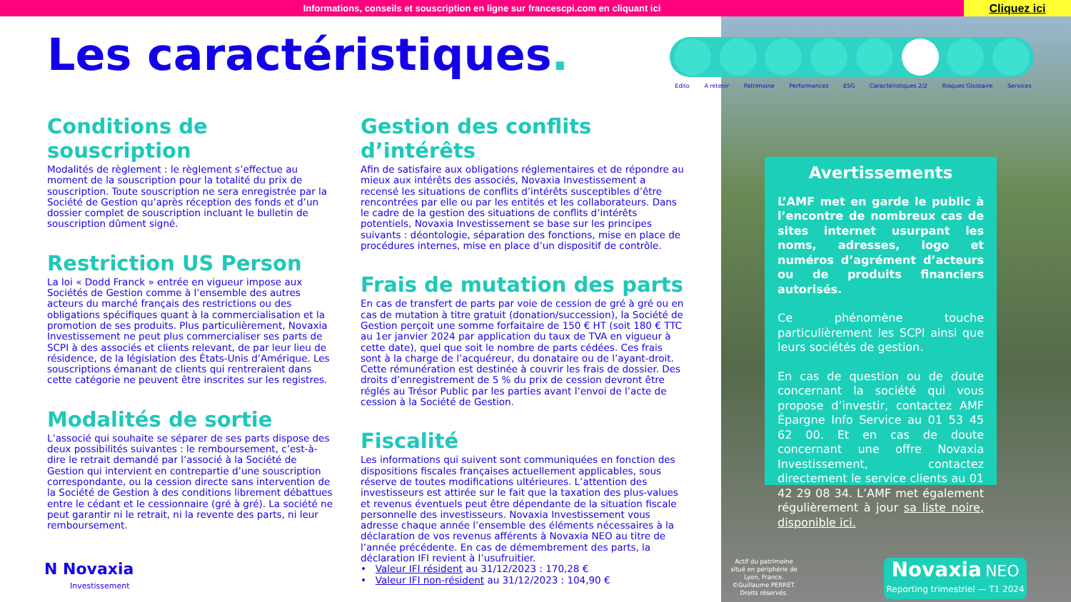Informations, conseils et souscription en ligne sur francescpi.com en cliquant ici
Cliquez ici
Les caractéristiques.
Edito A retenir Patrimoine Performances ESG Caractéristiques 2/2 Risques Glossaire Services
Conditions de souscription
Modalités de règlement : le règlement s’effectue au moment de la souscription pour la totalité du prix de souscription. Toute souscription ne sera enregistrée par la Société de Gestion qu’après réception des fonds et d’un dossier complet de souscription incluant le bulletin de souscription dûment signé.
Restriction US Person
La loi « Dodd Franck » entrée en vigueur impose aux Sociétés de Gestion comme à l’ensemble des autres acteurs du marché français des restrictions ou des obligations spécifiques quant à la commercialisation et la promotion de ses produits. Plus particulièrement, Novaxia Investissement ne peut plus commercialiser ses parts de SCPI à des associés et clients relevant, de par leur lieu de résidence, de la législation des États-Unis d’Amérique. Les souscriptions émanant de clients qui rentreraient dans cette catégorie ne peuvent être inscrites sur les registres.
Modalités de sortie
L’associé qui souhaite se séparer de ses parts dispose des deux possibilités suivantes : le remboursement, c’est-à-dire le retrait demandé par l’associé à la Société de Gestion qui intervient en contrepartie d’une souscription correspondante, ou la cession directe sans intervention de la Société de Gestion à des conditions librement débattues entre le cédant et le cessionnaire (gré à gré). La société ne peut garantir ni le retrait, ni la revente des parts, ni leur remboursement.
Gestion des conflits d’intérêts
Afin de satisfaire aux obligations réglementaires et de répondre au mieux aux intérêts des associés, Novaxia Investissement a recensé les situations de conflits d’intérêts susceptibles d’être rencontrées par elle ou par les entités et les collaborateurs. Dans le cadre de la gestion des situations de conflits d’intérêts potentiels, Novaxia Investissement se base sur les principes suivants : déontologie, séparation des fonctions, mise en place de procédures internes, mise en place d’un dispositif de contrôle.
Frais de mutation des parts
En cas de transfert de parts par voie de cession de gré à gré ou en cas de mutation à titre gratuit (donation/succession), la Société de Gestion perçoit une somme forfaitaire de 150 € HT (soit 180 € TTC au 1er janvier 2024 par application du taux de TVA en vigueur à cette date), quel que soit le nombre de parts cédées. Ces frais sont à la charge de l’acquéreur, du donataire ou de l’ayant-droit. Cette rémunération est destinée à couvrir les frais de dossier. Des droits d’enregistrement de 5 % du prix de cession devront être réglés au Trésor Public par les parties avant l’envoi de l’acte de cession à la Société de Gestion.
Fiscalité
Les informations qui suivent sont communiquées en fonction des dispositions fiscales françaises actuellement applicables, sous réserve de toutes modifications ultérieures. L’attention des investisseurs est attirée sur le fait que la taxation des plus-values et revenus éventuels peut être dépendante de la situation fiscale personnelle des investisseurs. Novaxia Investissement vous adresse chaque année l’ensemble des éléments nécessaires à la déclaration de vos revenus afférents à Novaxia NEO au titre de l’année précédente. En cas de démembrement des parts, la déclaration IFI revient à l’usufruitier.
• Valeur IFI résident au 31/12/2023 : 170,28 €
• Valeur IFI non-résident au 31/12/2023 : 104,90 €
Avertissements
L’AMF met en garde le public à l’encontre de nombreux cas de sites internet usurpant les noms, adresses, logo et numéros d’agrément d’acteurs ou de produits financiers autorisés.
Ce phénomène touche particulièrement les SCPI ainsi que leurs sociétés de gestion.
En cas de question ou de doute concernant la société qui vous propose d’investir, contactez AMF Épargne Info Service au 01 53 45 62 00. Et en cas de doute concernant une offre Novaxia Investissement, contactez directement le service clients au 01 42 29 08 34. L’AMF met également régulièrement à jour sa liste noire, disponible ici.
N Novaxia
Investissement
Actif du patrimoine situé en périphérie de Lyon, France. ©Guillaume PERRET. Droits réservés.
Novaxia NEO
Reporting trimestriel — T1 2024